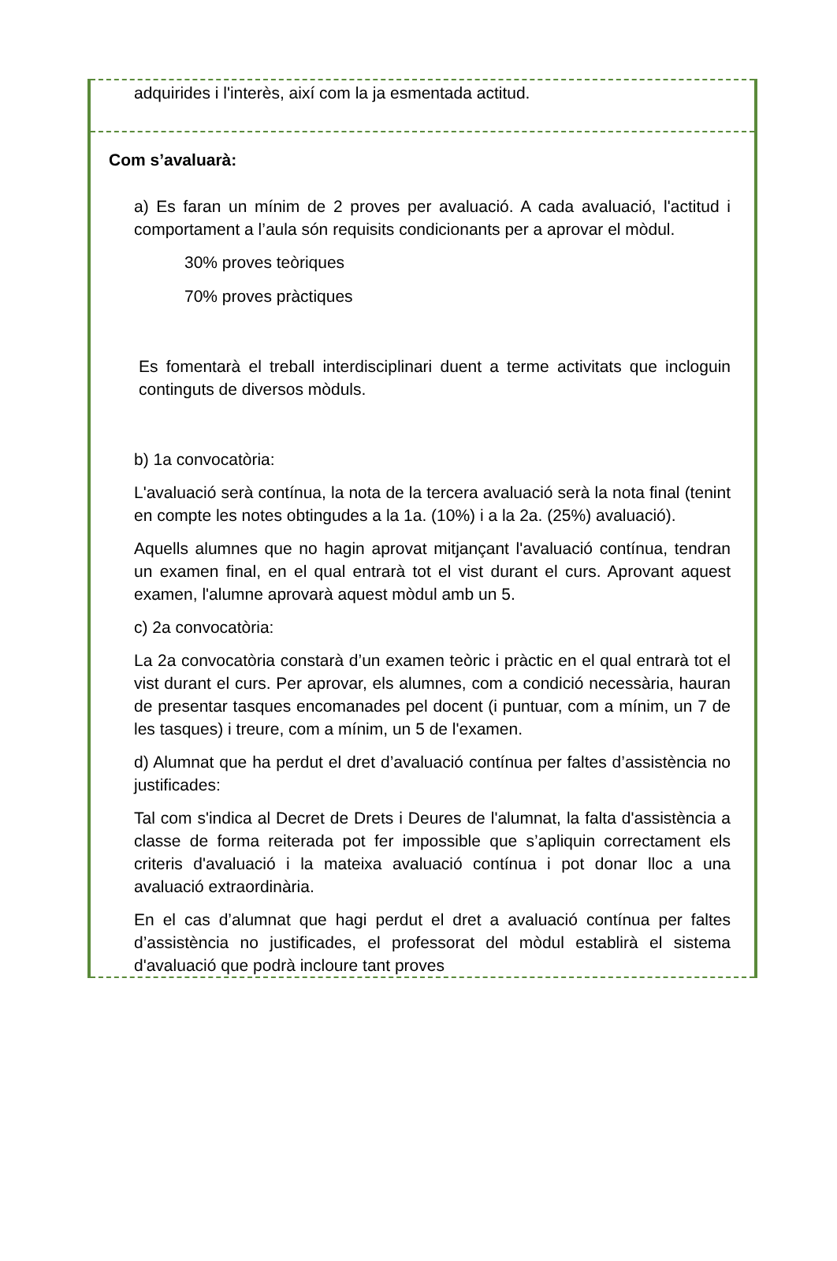adquirides i l'interès, així com la ja esmentada actitud.
Com s’avaluarà:
a) Es faran un mínim de 2 proves per avaluació. A cada avaluació, l'actitud i comportament a l’aula són requisits condicionants per a aprovar el mòdul.
30% proves teòriques
70% proves pràctiques
Es fomentarà el treball interdisciplinari duent a terme activitats que incloguin continguts de diversos mòduls.
b) 1a convocatòria:
L'avaluació serà contínua, la nota de la tercera avaluació serà la nota final (tenint en compte les notes obtingudes a la 1a. (10%) i a la 2a. (25%) avaluació).
Aquells alumnes que no hagin aprovat mitjançant l'avaluació contínua, tendran un examen final, en el qual entrarà tot el vist durant el curs. Aprovant aquest examen, l'alumne aprovarà aquest mòdul amb un 5.
c) 2a convocatòria:
La 2a convocatòria constarà d’un examen teòric i pràctic en el qual entrarà tot el vist durant el curs. Per aprovar, els alumnes, com a condició necessària, hauran de presentar tasques encomanades pel docent (i puntuar, com a mínim, un 7 de les tasques) i treure, com a mínim, un 5 de l'examen.
d) Alumnat que ha perdut el dret d’avaluació contínua per faltes d’assistència no justificades:
Tal com s'indica al Decret de Drets i Deures de l'alumnat, la falta d'assistència a classe de forma reiterada pot fer impossible que s’apliquin correctament els criteris d'avaluació i la mateixa avaluació contínua i pot donar lloc a una avaluació extraordinària.
En el cas d’alumnat que hagi perdut el dret a avaluació contínua per faltes d’assistència no justificades, el professorat del mòdul establirà el sistema d'avaluació que podrà incloure tant proves